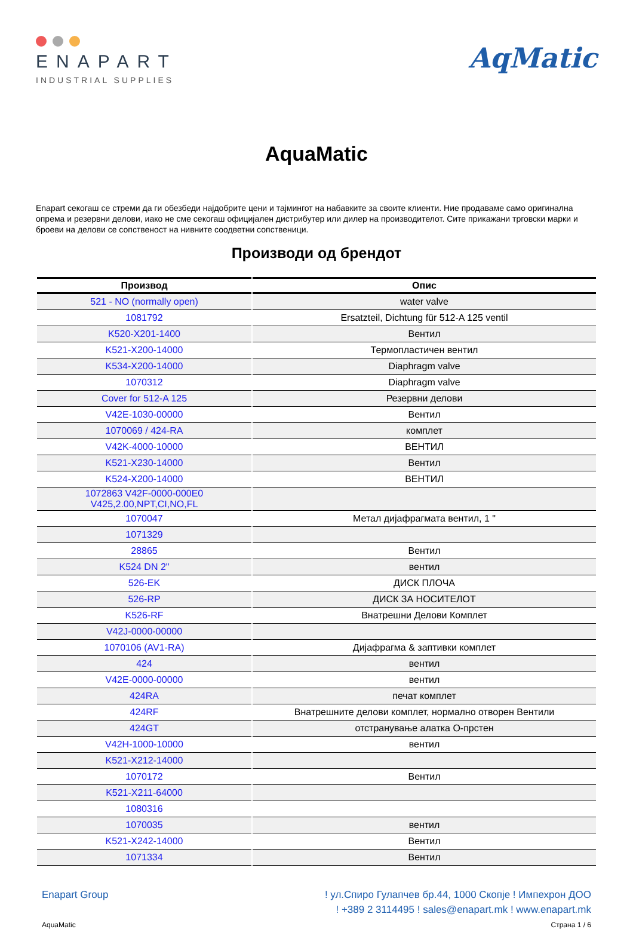ENAPART
INDUSTRIAL SUPPLIES
AqMatic
AquaMatic
Enapart секогаш се стреми да ги обезбеди најдобрите цени и тајмингот на набавките за своите клиенти. Ние продаваме само оригинална опрема и резервни делови, иако не сме секогаш официјален дистрибутер или дилер на производителот. Сите прикажани трговски марки и броеви на делови се сопственост на нивните соодветни сопственици.
Производи од брендот
| Производ | Опис |
| --- | --- |
| 521 - NO (normally open) | water valve |
| 1081792 | Ersatzteil, Dichtung für 512-A 125 ventil |
| K520-X201-1400 | Вентил |
| K521-X200-14000 | Термопластичен вентил |
| K534-X200-14000 | Diaphragm valve |
| 1070312 | Diaphragm valve |
| Cover for 512-A 125 | Резервни делови |
| V42E-1030-00000 | Вентил |
| 1070069 / 424-RA | комплет |
| V42K-4000-10000 | ВЕНТИЛ |
| K521-X230-14000 | Вентил |
| K524-X200-14000 | ВЕНТИЛ |
| 1072863 V42F-0000-000E0 V425,2.00,NPT,CI,NO,FL | |
| 1070047 | Метал дијафрагмата вентил, 1 " |
| 1071329 | |
| 28865 | Вентил |
| K524 DN 2" | вентил |
| 526-EK | ДИСК ПЛОЧА |
| 526-RP | ДИСК ЗА НОСИТЕЛОТ |
| K526-RF | Внатрешни Делови Комплет |
| V42J-0000-00000 | |
| 1070106 (AV1-RA) | Дијафрагма & заптивки комплет |
| 424 | вентил |
| V42E-0000-00000 | вентил |
| 424RA | печат комплет |
| 424RF | Внатрешните делови комплет, нормално отворен Вентили |
| 424GT | отстранување алатка О-прстен |
| V42H-1000-10000 | вентил |
| K521-X212-14000 | |
| 1070172 | Вентил |
| K521-X211-64000 | |
| 1080316 | |
| 1070035 | вентил |
| K521-X242-14000 | Вентил |
| 1071334 | Вентил |
Enapart Group ! ул.Спиро Гулапчев бр.44, 1000 Скопје ! Импехрон ДОО
! +389 2 3114495 ! sales@enapart.mk ! www.enapart.mk
AquaMatic Страна 1 / 6